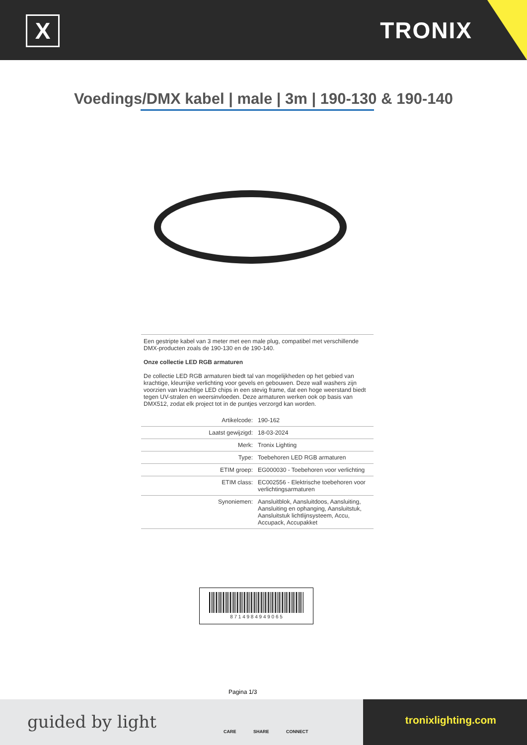X TRONIX
Voedings/DMX kabel | male | 3m | 190-130 & 190-140
Een gestripte kabel van 3 meter met een male plug, compatibel met verschillende DMX-producten zoals de 190-130 en de 190-140.
Onze collectie LED RGB armaturen
De collectie LED RGB armaturen biedt tal van mogelijkheden op het gebied van krachtige, kleurrijke verlichting voor gevels en gebouwen. Deze wall washers zijn voorzien van krachtige LED chips in een stevig frame, dat een hoge weerstand biedt tegen UV-stralen en weersinvloeden. Deze armaturen werken ook op basis van DMX512, zodat elk project tot in de puntjes verzorgd kan worden.
| Artikelcode: | 190-162 |
| Laatst gewijzigd: | 18-03-2024 |
| Merk: | Tronix Lighting |
| Type: | Toebehoren LED RGB armaturen |
| ETIM groep: | EG000030 - Toebehoren voor verlichting |
| ETIM class: | EC002556 - Elektrische toebehoren voor verlichtingsarmaturen |
| Synoniemen: | Aansluitblok, Aansluitdoos, Aansluiting, Aansluiting en ophanging, Aansluitstuk, Aansluitstuk lichtlijnsysteem, Accu, Accupack, Accupakket |
8 7 1 4 9 8 4 9 4 9 0 6 5
Pagina 1/3
guided by light CARE SHARE CONNECT
tronixlighting.com